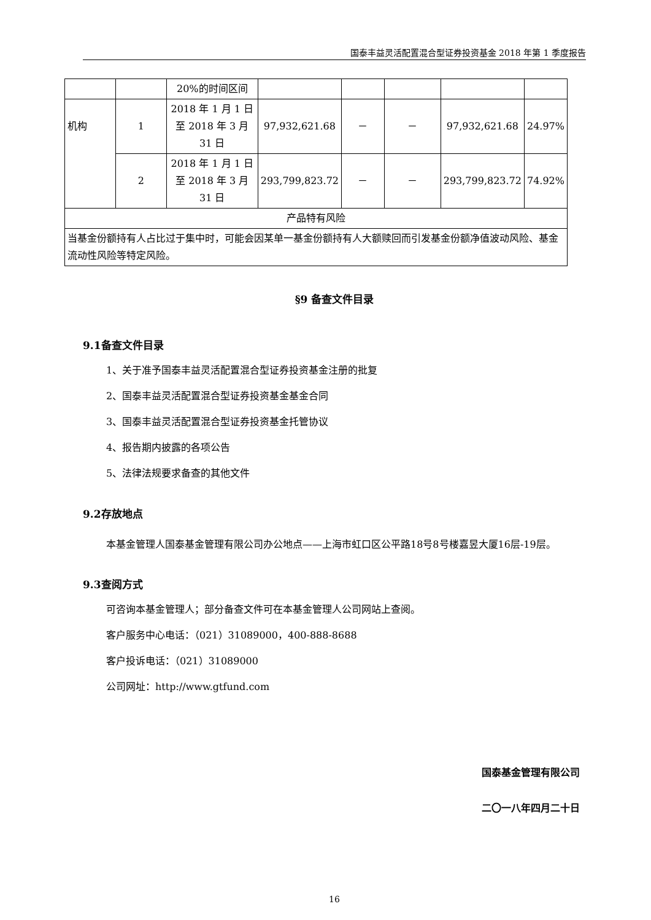国泰丰益灵活配置混合型证券投资基金 2018 年第 1 季度报告
| | | 20%的时间区间 | | | | | |
| 机构 | 1 | 2018 年 1 月 1 日至 2018 年 3 月 31 日 | 97,932,621.68 | － | － | 97,932,621.68 | 24.97% |
| | 2 | 2018 年 1 月 1 日至 2018 年 3 月 31 日 | 293,799,823.72 | － | － | 293,799,823.72 | 74.92% |
| 产品特有风险 | | | | | | | |
| 当基金份额持有人占比过于集中时，可能会因某单一基金份额持有人大额赎回而引发基金份额净值波动风险、基金流动性风险等特定风险。 | | | | | | | |
§9 备查文件目录
9.1备查文件目录
1、关于准予国泰丰益灵活配置混合型证券投资基金注册的批复
2、国泰丰益灵活配置混合型证券投资基金基金合同
3、国泰丰益灵活配置混合型证券投资基金托管协议
4、报告期内披露的各项公告
5、法律法规要求备查的其他文件
9.2存放地点
本基金管理人国泰基金管理有限公司办公地点——上海市虹口区公平路18号8号楼嘉昱大厦16层-19层。
9.3查阅方式
可咨询本基金管理人；部分备查文件可在本基金管理人公司网站上查阅。
客户服务中心电话：（021）31089000，400-888-8688
客户投诉电话：（021）31089000
公司网址：http://www.gtfund.com
国泰基金管理有限公司
二〇一八年四月二十日
16